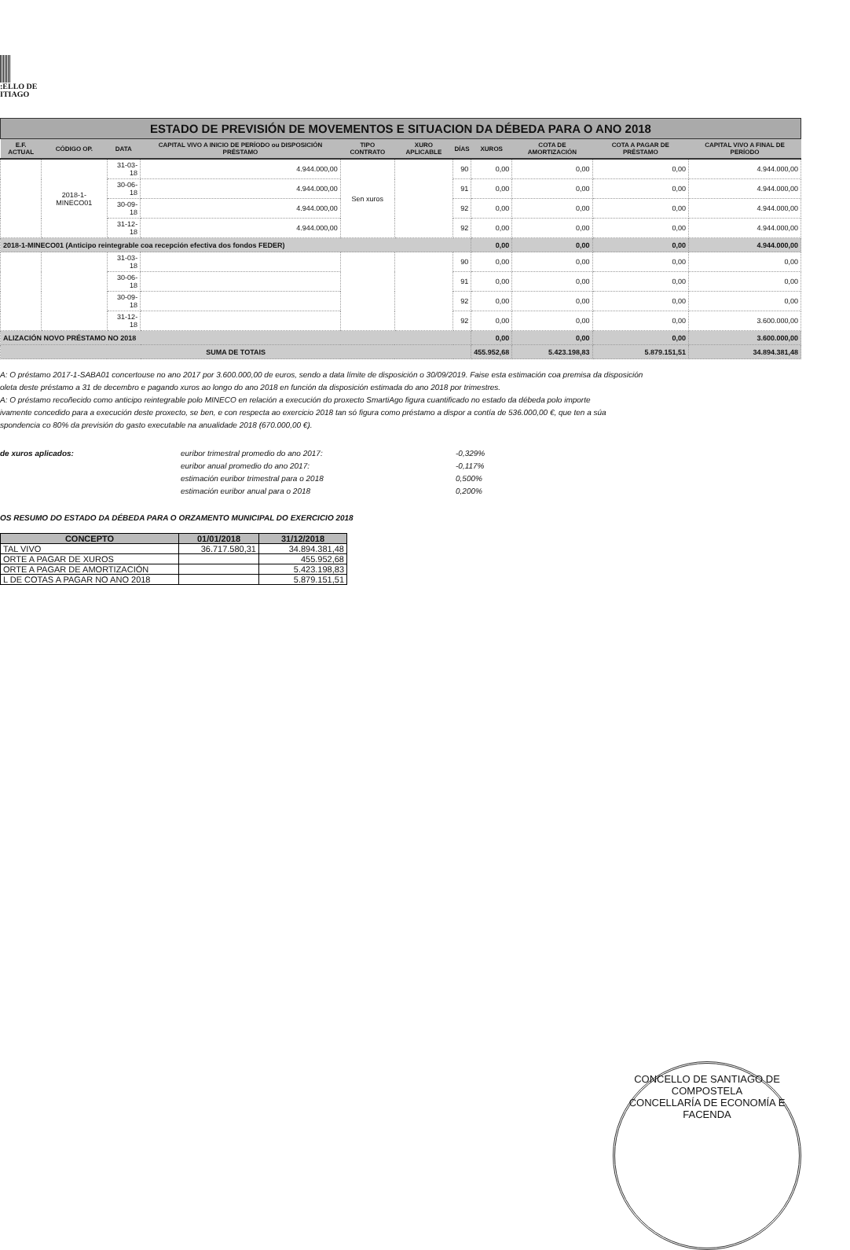:ELLO DE
ΙTIAGO
ESTADO DE PREVISIÓN DE MOVEMENTOS E SITUACION DA DÉBEDA PARA O ANO 2018
| E.F. ACTUAL | CÓDIGO OP. | DATA | CAPITAL VIVO A INICIO DE PERÍODO ou DISPOSICIÓN PRÉSTAMO | TIPO CONTRATO | XURO APLICABLE | DÍAS | XUROS | COTA DE AMORTIZACIÓN | COTA A PAGAR DE PRÉSTAMO | CAPITAL VIVO A FINAL DE PERÍODO |
| --- | --- | --- | --- | --- | --- | --- | --- | --- | --- | --- |
| | 2018-1-MINECO01 | 31-03-18 | 4.944.000,00 | Sen xuros | | 90 | 0,00 | 0,00 | 0,00 | 4.944.000,00 |
| | | 30-06-18 | 4.944.000,00 | | | 91 | 0,00 | 0,00 | 0,00 | 4.944.000,00 |
| | | 30-09-18 | 4.944.000,00 | | | 92 | 0,00 | 0,00 | 0,00 | 4.944.000,00 |
| | | 31-12-18 | 4.944.000,00 | | | 92 | 0,00 | 0,00 | 0,00 | 4.944.000,00 |
| 2018-1-MINECO01 (Anticipo reintegrable coa recepción efectiva dos fondos FEDER) | | | | | | | 0,00 | 0,00 | 0,00 | 4.944.000,00 |
| | | 31-03-18 | | | | 90 | 0,00 | 0,00 | 0,00 | 0,00 |
| | | 30-06-18 | | | | 91 | 0,00 | 0,00 | 0,00 | 0,00 |
| | | 30-09-18 | | | | 92 | 0,00 | 0,00 | 0,00 | 0,00 |
| | | 31-12-18 | | | | 92 | 0,00 | 0,00 | 0,00 | 3.600.000,00 |
| ALIZACIÓN NOVO PRÉSTAMO NO 2018 | | | | | | | 0,00 | 0,00 | 0,00 | 3.600.000,00 |
| SUMA DE TOTAIS | | | | | | | 455.952,68 | 5.423.198,83 | 5.879.151,51 | 34.894.381,48 |
A: O préstamo 2017-1-SABA01 concertouse no ano 2017 por 3.600.000,00 de euros, sendo a data límite de disposición o 30/09/2019. Faise esta estimación coa premisa da disposición
oleta deste préstamo a 31 de decembro e pagando xuros ao longo do ano 2018 en función da disposición estimada do ano 2018 por trimestres.
A: O préstamo recoñecido como anticipo reintegrable polo MINECO en relación a execución do proxecto SmartiAgo figura cuantificado no estado da débeda polo importe
ivamente concedido para a execución deste proxecto, se ben, e con respecta ao exercicio 2018 tan só figura como préstamo a dispor a contía de 536.000,00 €, que ten a súa
spondencia co 80% da previsión do gasto executable na anualidade 2018 (670.000,00 €).
de xuros aplicados: euribor trimestral promedio do ano 2017: -0,329% euribor anual promedio do ano 2017: -0,117% estimación euribor trimestral para o 2018 0,500% estimación euribor anual para o 2018 0,200%
OS RESUMO DO ESTADO DA DÉBEDA PARA O ORZAMENTO MUNICIPAL DO EXERCICIO 2018
| CONCEPTO | 01/01/2018 | 31/12/2018 |
| --- | --- | --- |
| TAL VIVO | 36.717.580,31 | 34.894.381,48 |
| ORTE A PAGAR DE XUROS | | 455.952,68 |
| ORTE A PAGAR DE AMORTIZACIÓN | | 5.423.198,83 |
| L DE COTAS A PAGAR NO ANO 2018 | | 5.879.151,51 |
CONCELLO DE SANTIAGO DE COMPOSTELA
CONCELLARÍA DE ECONOMÍA E FACENDA